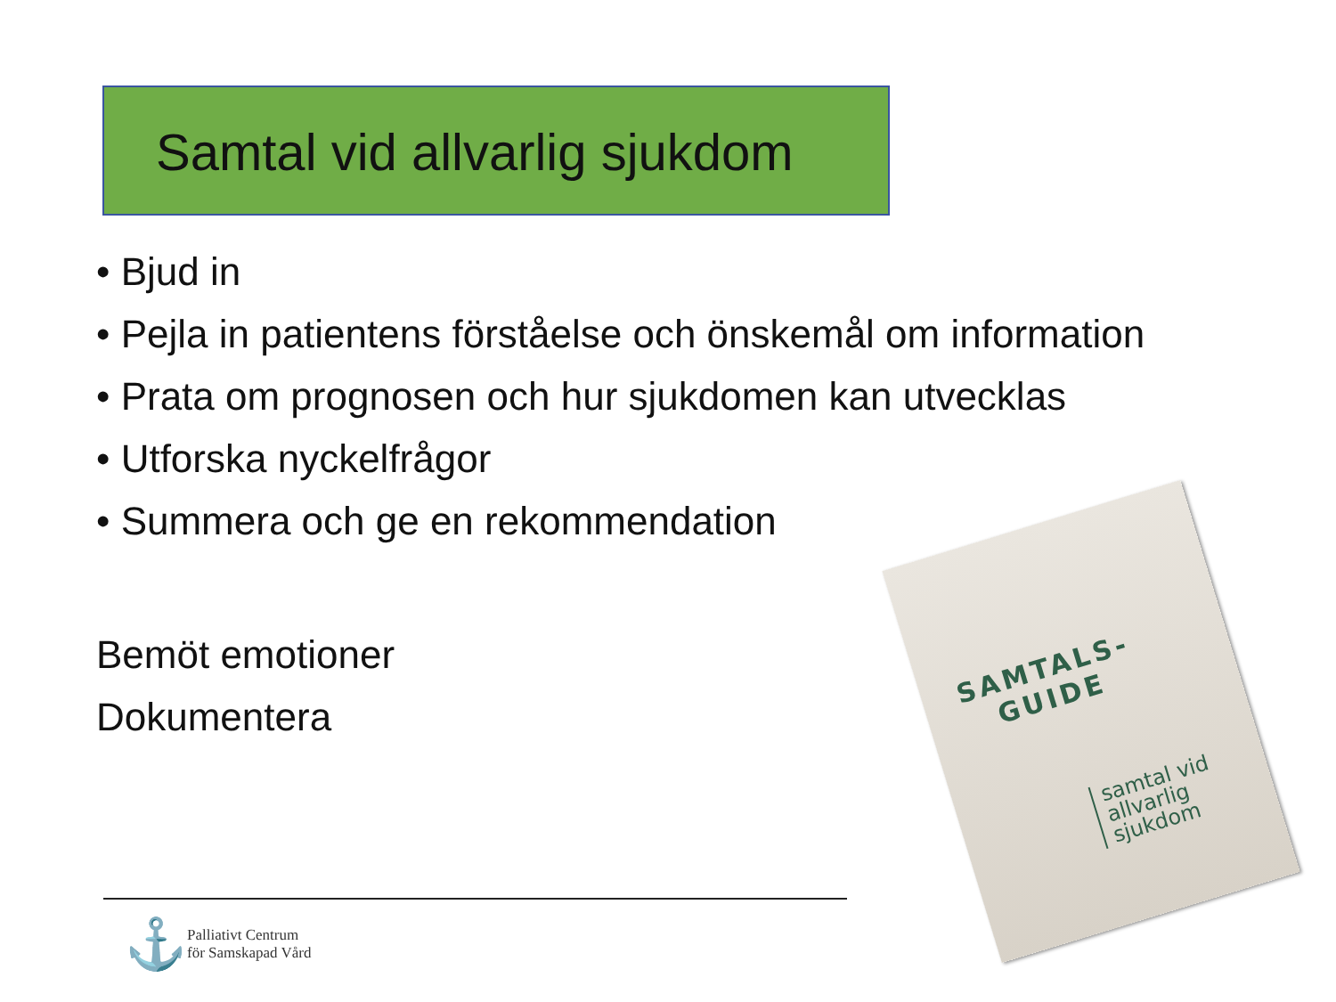Samtal vid allvarlig sjukdom
• Bjud in
• Pejla in patientens förståelse och önskemål om information
• Prata om prognosen och hur sjukdomen kan utvecklas
• Utforska nyckelfrågor
• Summera och ge en rekommendation
Bemöt emotioner
Dokumentera
SAMTALS-
GUIDE
samtal vid
allvarlig
sjukdom
⚓
Palliativt Centrum
för Samskapad Vård